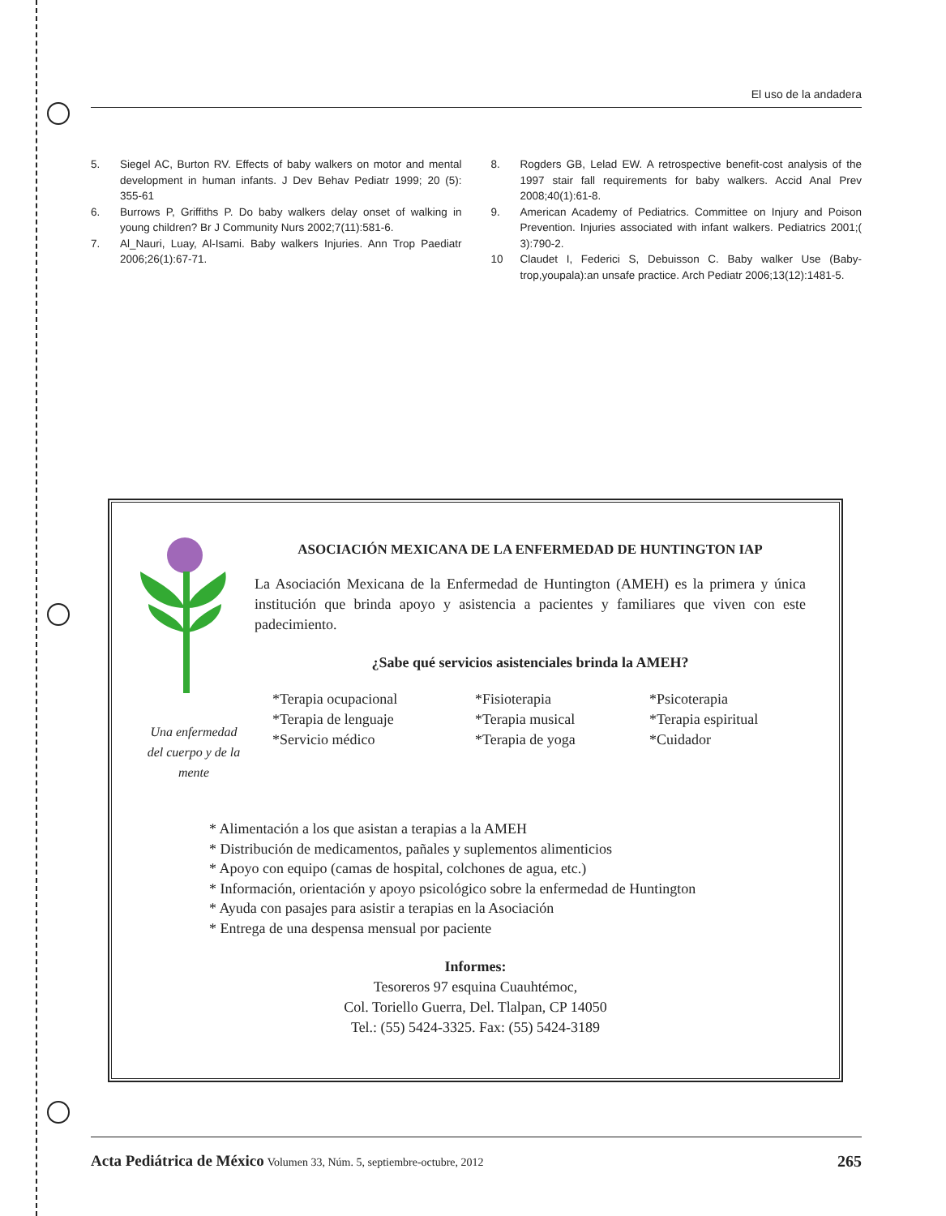El uso de la andadera
5. Siegel AC, Burton RV. Effects of baby walkers on motor and mental development in human infants. J Dev Behav Pediatr 1999; 20 (5): 355-61
6. Burrows P, Griffiths P. Do baby walkers delay onset of walking in young children? Br J Community Nurs 2002;7(11):581-6.
7. Al_Nauri, Luay, Al-Isami. Baby walkers Injuries. Ann Trop Paediatr 2006;26(1):67-71.
8. Rogders GB, Lelad EW. A retrospective benefit-cost analysis of the 1997 stair fall requirements for baby walkers. Accid Anal Prev 2008;40(1):61-8.
9. American Academy of Pediatrics. Committee on Injury and Poison Prevention. Injuries associated with infant walkers. Pediatrics 2001;( 3):790-2.
10 Claudet I, Federici S, Debuisson C. Baby walker Use (Baby-trop,youpala):an unsafe practice. Arch Pediatr 2006;13(12):1481-5.
Una enfermedad del cuerpo y de la mente
ASOCIACIÓN MEXICANA DE LA ENFERMEDAD DE HUNTINGTON IAP
La Asociación Mexicana de la Enfermedad de Huntington (AMEH) es la primera y única institución que brinda apoyo y asistencia a pacientes y familiares que viven con este padecimiento.
¿Sabe qué servicios asistenciales brinda la AMEH?
*Terapia ocupacional *Fisioterapia *Psicoterapia *Terapia de lenguaje *Terapia musical *Terapia espiritual *Servicio médico *Terapia de yoga *Cuidador
* Alimentación a los que asistan a terapias a la AMEH
* Distribución de medicamentos, pañales y suplementos alimenticios
* Apoyo con equipo (camas de hospital, colchones de agua, etc.)
* Información, orientación y apoyo psicológico sobre la enfermedad de Huntington
* Ayuda con pasajes para asistir a terapias en la Asociación
* Entrega de una despensa mensual por paciente
Informes:
Tesoreros 97 esquina Cuauhtémoc,
Col. Toriello Guerra, Del. Tlalpan, CP 14050
Tel.: (55) 5424-3325. Fax: (55) 5424-3189
Acta Pediátrica de México Volumen 33, Núm. 5, septiembre-octubre, 2012 265